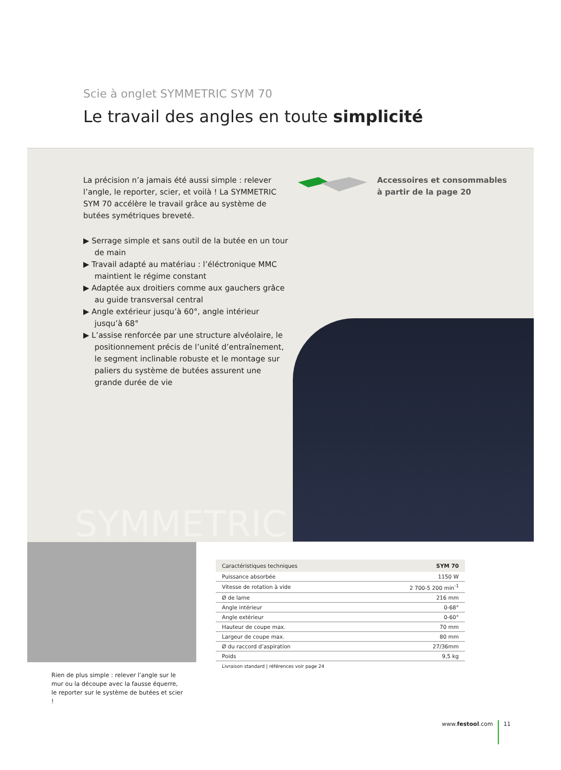Scie à onglet SYMMETRIC SYM 70
Le travail des angles en toute simplicité
SYMMETRIC
La précision n’a jamais été aussi simple : relever l’angle, le reporter, scier, et voilà ! La SYMMETRIC SYM 70 accélère le travail grâce au système de butées symétriques breveté.
▶ Serrage simple et sans outil de la butée en un tour de main
▶ Travail adapté au matériau : l’éléctronique MMC maintient le régime constant
▶ Adaptée aux droitiers comme aux gauchers grâce au guide transversal central
▶ Angle extérieur jusqu’à 60°, angle intérieur jusqu’à 68°
▶ L’assise renforcée par une structure alvéolaire, le positionnement précis de l’unité d’entraînement, le segment inclinable robuste et le montage sur paliers du système de butées assurent une grande durée de vie
Accessoires et consommables
à partir de la page 20
Rien de plus simple : relever l’angle sur le mur ou la découpe avec la fausse équerre, le reporter sur le système de butées et scier !
| Caractéristiques techniques | SYM 70 |
| --- | --- |
| Puissance absorbée | 1150 W |
| Vitesse de rotation à vide | 2 700-5 200 min<sup>-1</sup> |
| Ø de lame | 216 mm |
| Angle intérieur | 0-68° |
| Angle extérieur | 0-60° |
| Hauteur de coupe max. | 70 mm |
| Largeur de coupe max. | 80 mm |
| Ø du raccord d’aspiration | 27/36mm |
| Poids | 9,5 kg |
Livraison standard | références voir page 24
www.festool.com 11